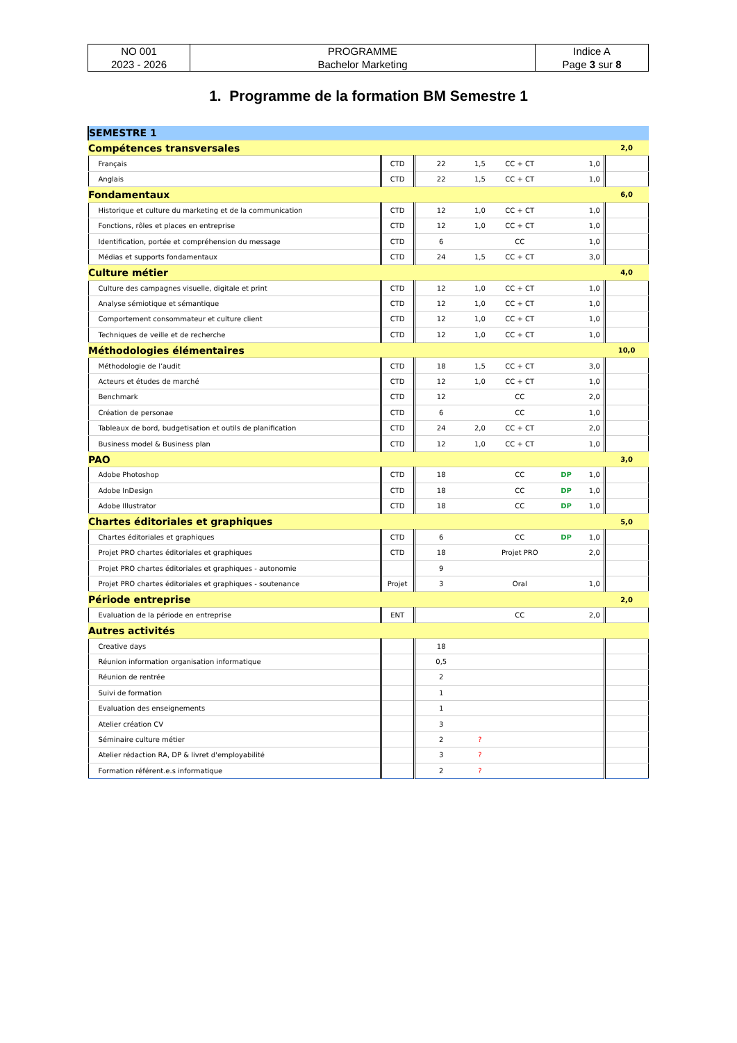| NO 001 2023 - 2026 | PROGRAMME Bachelor Marketing | Indice A Page 3 sur 8 |
1. Programme de la formation BM Semestre 1
| SEMESTRE 1 | | | | | | | |
| Compétences transversales | | | | | | | 2,0 |
| Français | CTD | 22 | 1,5 | CC + CT | | 1,0 | |
| Anglais | CTD | 22 | 1,5 | CC + CT | | 1,0 | |
| Fondamentaux | | | | | | | 6,0 |
| Historique et culture du marketing et de la communication | CTD | 12 | 1,0 | CC + CT | | 1,0 | |
| Fonctions, rôles et places en entreprise | CTD | 12 | 1,0 | CC + CT | | 1,0 | |
| Identification, portée et compréhension du message | CTD | 6 | | CC | | 1,0 | |
| Médias et supports fondamentaux | CTD | 24 | 1,5 | CC + CT | | 3,0 | |
| Culture métier | | | | | | | 4,0 |
| Culture des campagnes visuelle, digitale et print | CTD | 12 | 1,0 | CC + CT | | 1,0 | |
| Analyse sémiotique et sémantique | CTD | 12 | 1,0 | CC + CT | | 1,0 | |
| Comportement consommateur et culture client | CTD | 12 | 1,0 | CC + CT | | 1,0 | |
| Techniques de veille et de recherche | CTD | 12 | 1,0 | CC + CT | | 1,0 | |
| Méthodologies élémentaires | | | | | | | 10,0 |
| Méthodologie de l’audit | CTD | 18 | 1,5 | CC + CT | | 3,0 | |
| Acteurs et études de marché | CTD | 12 | 1,0 | CC + CT | | 1,0 | |
| Benchmark | CTD | 12 | | CC | | 2,0 | |
| Création de personae | CTD | 6 | | CC | | 1,0 | |
| Tableaux de bord, budgetisation et outils de planification | CTD | 24 | 2,0 | CC + CT | | 2,0 | |
| Business model & Business plan | CTD | 12 | 1,0 | CC + CT | | 1,0 | |
| PAO | | | | | | | 3,0 |
| Adobe Photoshop | CTD | 18 | | CC | DP | 1,0 | |
| Adobe InDesign | CTD | 18 | | CC | DP | 1,0 | |
| Adobe Illustrator | CTD | 18 | | CC | DP | 1,0 | |
| Chartes éditoriales et graphiques | | | | | | | 5,0 |
| Chartes éditoriales et graphiques | CTD | 6 | | CC | DP | 1,0 | |
| Projet PRO chartes éditoriales et graphiques | CTD | 18 | | Projet PRO | | 2,0 | |
| Projet PRO chartes éditoriales et graphiques - autonomie | | 9 | | | | | |
| Projet PRO chartes éditoriales et graphiques - soutenance | Projet | 3 | | Oral | | 1,0 | |
| Période entreprise | | | | | | | 2,0 |
| Evaluation de la période en entreprise | ENT | | | CC | | 2,0 | |
| Autres activités | | | | | | | |
| Creative days | | 18 | | | | | |
| Réunion information organisation informatique | | 0,5 | | | | | |
| Réunion de rentrée | | 2 | | | | | |
| Suivi de formation | | 1 | | | | | |
| Evaluation des enseignements | | 1 | | | | | |
| Atelier création CV | | 3 | | | | | |
| Séminaire culture métier | | 2 | ? | | | | |
| Atelier rédaction RA, DP & livret d'employabilité | | 3 | ? | | | | |
| Formation référent.e.s informatique | | 2 | ? | | | | |